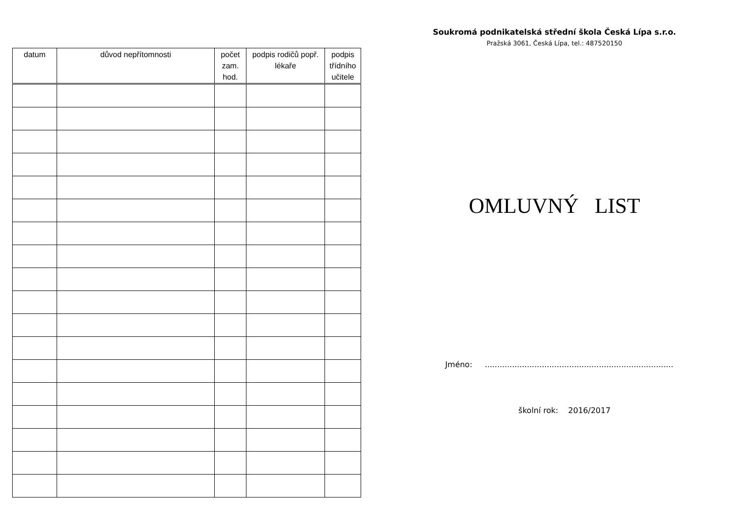| datum | důvod nepřítomnosti | počet zam. hod. | podpis rodičů popř. lékaře | podpis třídního učitele |
| --- | --- | --- | --- | --- |
Soukromá podnikatelská střední škola Česká Lípa s.r.o.
Pražská 3061, Česká Lípa, tel.: 487520150
OMLUVNÝ LIST
Jméno: ............................................................................
školní rok: 2016/2017